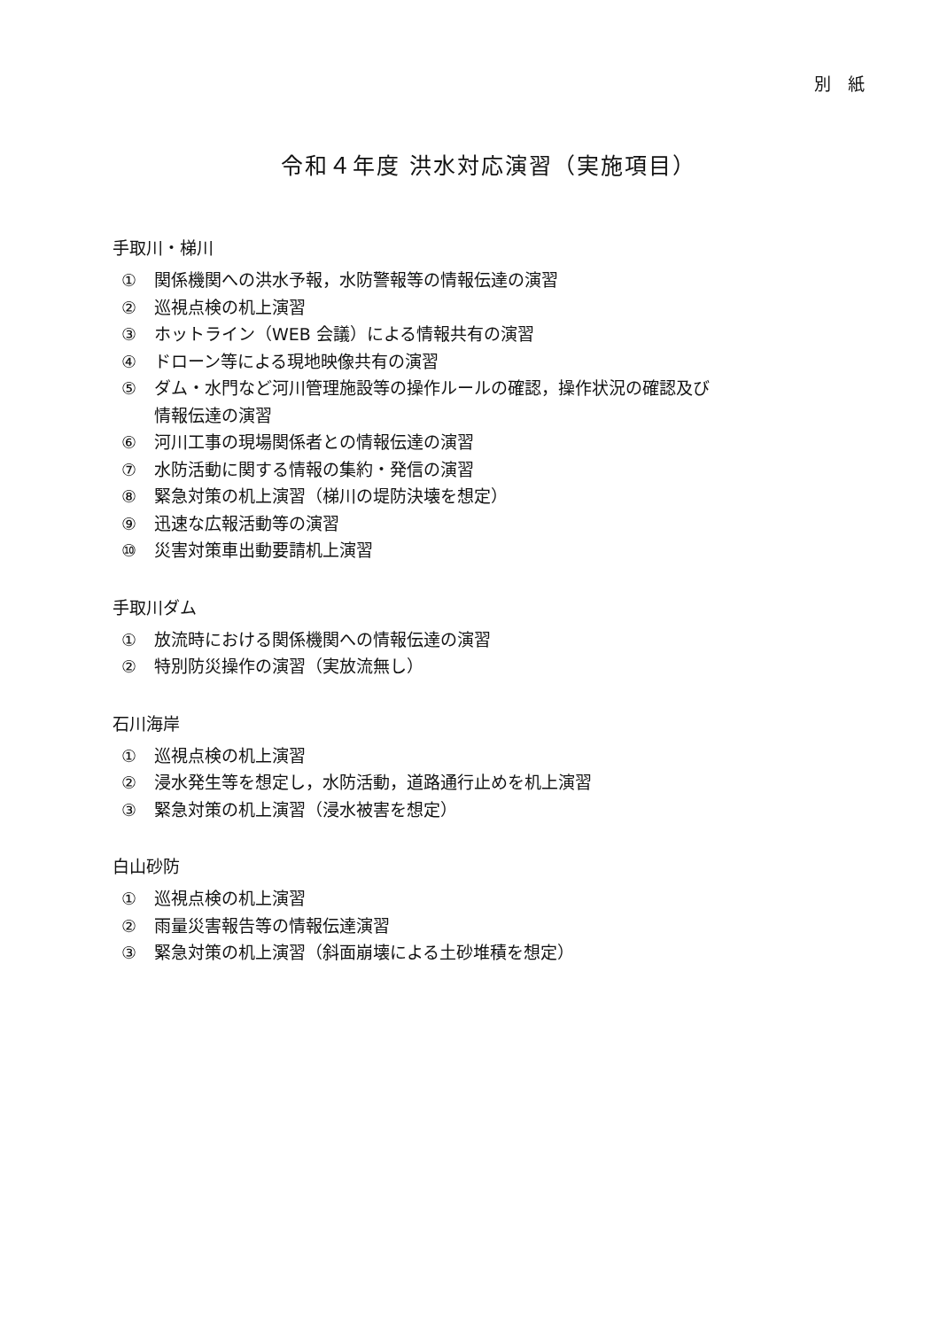別　紙
令和４年度 洪水対応演習（実施項目）
手取川・梯川
① 関係機関への洪水予報，水防警報等の情報伝達の演習
② 巡視点検の机上演習
③ ホットライン（WEB 会議）による情報共有の演習
④ ドローン等による現地映像共有の演習
⑤ ダム・水門など河川管理施設等の操作ルールの確認，操作状況の確認及び
情報伝達の演習
⑥ 河川工事の現場関係者との情報伝達の演習
⑦ 水防活動に関する情報の集約・発信の演習
⑧ 緊急対策の机上演習（梯川の堤防決壊を想定）
⑨ 迅速な広報活動等の演習
⑩ 災害対策車出動要請机上演習
手取川ダム
① 放流時における関係機関への情報伝達の演習
② 特別防災操作の演習（実放流無し）
石川海岸
① 巡視点検の机上演習
② 浸水発生等を想定し，水防活動，道路通行止めを机上演習
③ 緊急対策の机上演習（浸水被害を想定）
白山砂防
① 巡視点検の机上演習
② 雨量災害報告等の情報伝達演習
③ 緊急対策の机上演習（斜面崩壊による土砂堆積を想定）